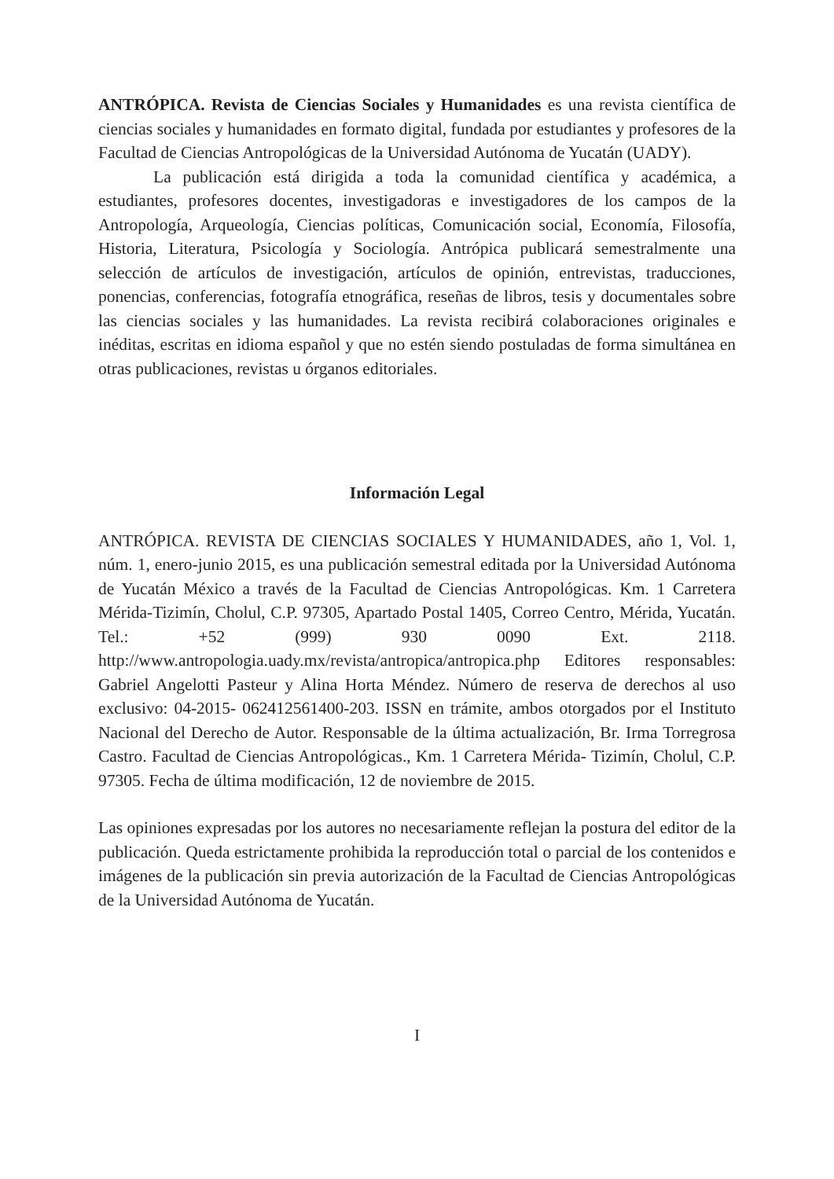ANTRÓPICA. Revista de Ciencias Sociales y Humanidades es una revista científica de ciencias sociales y humanidades en formato digital, fundada por estudiantes y profesores de la Facultad de Ciencias Antropológicas de la Universidad Autónoma de Yucatán (UADY).
La publicación está dirigida a toda la comunidad científica y académica, a estudiantes, profesores docentes, investigadoras e investigadores de los campos de la Antropología, Arqueología, Ciencias políticas, Comunicación social, Economía, Filosofía, Historia, Literatura, Psicología y Sociología. Antrópica publicará semestralmente una selección de artículos de investigación, artículos de opinión, entrevistas, traducciones, ponencias, conferencias, fotografía etnográfica, reseñas de libros, tesis y documentales sobre las ciencias sociales y las humanidades. La revista recibirá colaboraciones originales e inéditas, escritas en idioma español y que no estén siendo postuladas de forma simultánea en otras publicaciones, revistas u órganos editoriales.
Información Legal
ANTRÓPICA. REVISTA DE CIENCIAS SOCIALES Y HUMANIDADES, año 1, Vol. 1, núm. 1, enero-junio 2015, es una publicación semestral editada por la Universidad Autónoma de Yucatán México a través de la Facultad de Ciencias Antropológicas. Km. 1 Carretera Mérida-Tizimín, Cholul, C.P. 97305, Apartado Postal 1405, Correo Centro, Mérida, Yucatán. Tel.: +52 (999) 930 0090 Ext. 2118. http://www.antropologia.uady.mx/revista/antropica/antropica.php Editores responsables: Gabriel Angelotti Pasteur y Alina Horta Méndez. Número de reserva de derechos al uso exclusivo: 04-2015- 062412561400-203. ISSN en trámite, ambos otorgados por el Instituto Nacional del Derecho de Autor. Responsable de la última actualización, Br. Irma Torregrosa Castro. Facultad de Ciencias Antropológicas., Km. 1 Carretera Mérida- Tizimín, Cholul, C.P. 97305. Fecha de última modificación, 12 de noviembre de 2015.
Las opiniones expresadas por los autores no necesariamente reflejan la postura del editor de la publicación. Queda estrictamente prohibida la reproducción total o parcial de los contenidos e imágenes de la publicación sin previa autorización de la Facultad de Ciencias Antropológicas de la Universidad Autónoma de Yucatán.
I